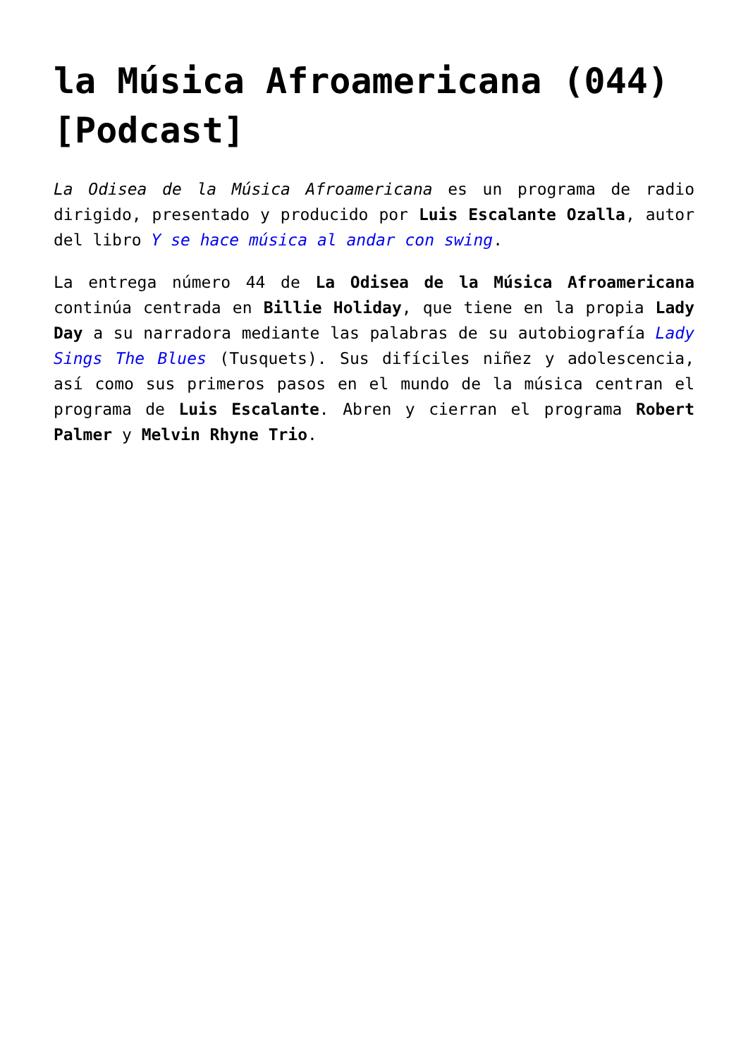la Música Afroamericana (044) [Podcast]
La Odisea de la Música Afroamericana es un programa de radio dirigido, presentado y producido por Luis Escalante Ozalla, autor del libro Y se hace música al andar con swing.
La entrega número 44 de La Odisea de la Música Afroamericana continúa centrada en Billie Holiday, que tiene en la propia Lady Day a su narradora mediante las palabras de su autobiografía Lady Sings The Blues (Tusquets). Sus difíciles niñez y adolescencia, así como sus primeros pasos en el mundo de la música centran el programa de Luis Escalante. Abren y cierran el programa Robert Palmer y Melvin Rhyne Trio.